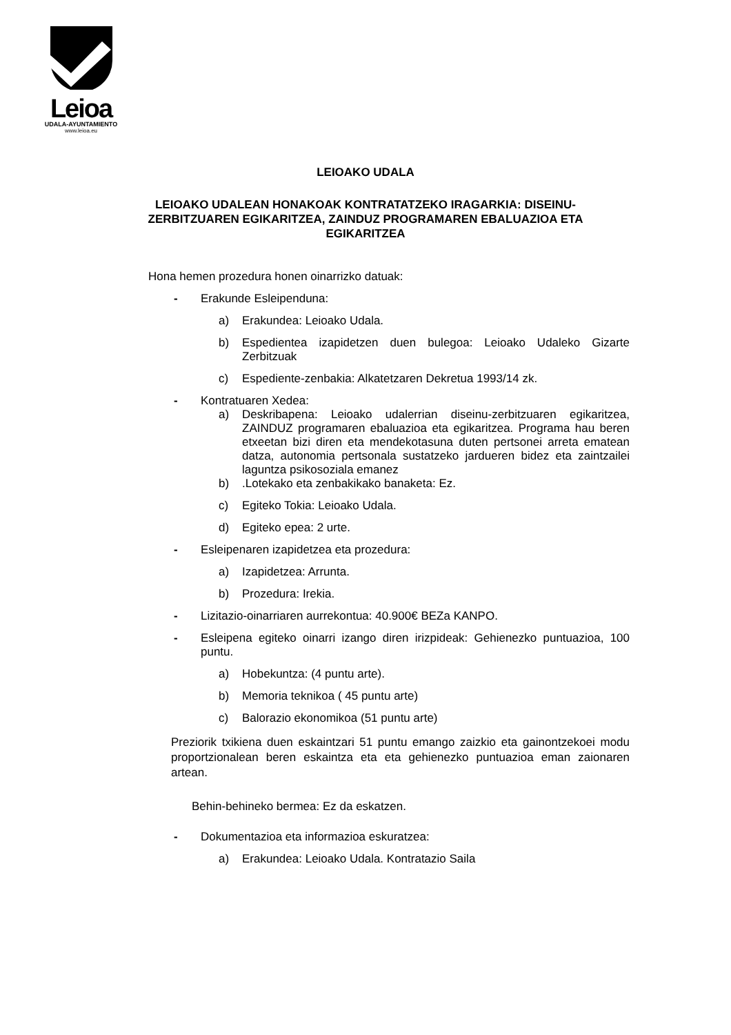Leioa
UDALA-AYUNTAMIENTO
www.leioa.eu
LEIOAKO UDALA
LEIOAKO UDALEAN HONAKOAK KONTRATATZEKO IRAGARKIA: DISEINU-ZERBITZUAREN EGIKARITZEA, ZAINDUZ PROGRAMAREN EBALUAZIOA ETA EGIKARITZEA
Hona hemen prozedura honen oinarrizko datuak:
- Erakunde Esleipenduna:
a) Erakundea: Leioako Udala.
b) Espedientea izapidetzen duen bulegoa: Leioako Udaleko Gizarte Zerbitzuak
c) Espediente-zenbakia: Alkatetzaren Dekretua 1993/14 zk.
- Kontratuaren Xedea:
a) Deskribapena: Leioako udalerrian diseinu-zerbitzuaren egikaritzea, ZAINDUZ programaren ebaluazioa eta egikaritzea. Programa hau beren etxeetan bizi diren eta mendekotasuna duten pertsonei arreta ematean datza, autonomia pertsonala sustatzeko jardueren bidez eta zaintzailei laguntza psikosoziala emanez
b).Lotekako eta zenbakikako banaketa: Ez.
c) Egiteko Tokia: Leioako Udala.
d) Egiteko epea: 2 urte.
- Esleipenaren izapidetzea eta prozedura:
a) Izapidetzea: Arrunta.
b) Prozedura: Irekia.
- Lizitazio-oinarriaren aurrekontua: 40.900€ BEZa KANPO.
- Esleipena egiteko oinarri izango diren irizpideak: Gehienezko puntuazioa, 100 puntu.
a) Hobekuntza: (4 puntu arte).
b) Memoria teknikoa ( 45 puntu arte)
c) Balorazio ekonomikoa (51 puntu arte)
Preziorik txikiena duen eskaintzari 51 puntu emango zaizkio eta gainontzekoei modu proportzionalean beren eskaintza eta eta gehienezko puntuazioa eman zaionaren artean.
Behin-behineko bermea: Ez da eskatzen.
- Dokumentazioa eta informazioa eskuratzea:
a) Erakundea: Leioako Udala. Kontratazio Saila